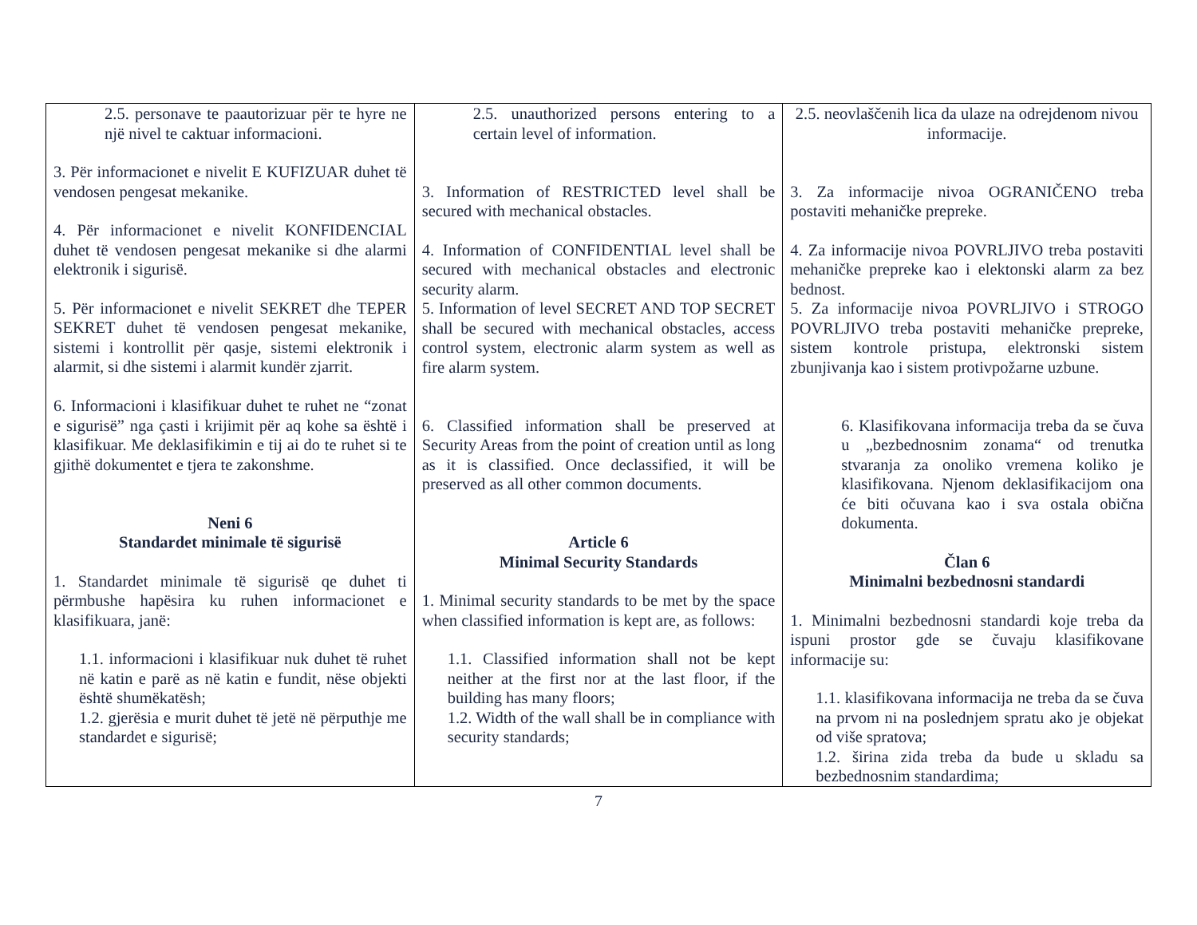| 2.5. personave te paautorizuar për te hyre ne një nivel te caktuar informacioni. 3. Për informacionet e nivelit E KUFIZUAR duhet të vendosen pengesat mekanike. 4. Për informacionet e nivelit KONFIDENCIAL duhet të vendosen pengesat mekanike si dhe alarmi elektronik i sigurisë. 5. Për informacionet e nivelit SEKRET dhe TEPER SEKRET duhet të vendosen pengesat mekanike, sistemi i kontrollit për qasje, sistemi elektronik i alarmit, si dhe sistemi i alarmit kundër zjarrit. 6. Informacioni i klasifikuar duhet te ruhet ne “zonat e sigurisë” nga çasti i krijimit për aq kohe sa është i klasifikuar. Me deklasifikimin e tij ai do te ruhet si te gjithë dokumentet e tjera te zakonshme. Neni 6 Standardet minimale të sigurisë 1. Standardet minimale të sigurisë qe duhet ti përmbushe hapësira ku ruhen informacionet e klasifikuara, janë: 1.1. informacioni i klasifikuar nuk duhet të ruhet në katin e parë as në katin e fundit, nëse objekti është shumëkatësh; 1.2. gjerësia e murit duhet të jetë në përputhje me standardet e sigurisë; | 2.5. unauthorized persons entering to a certain level of information. 3. Information of RESTRICTED level shall be secured with mechanical obstacles. 4. Information of CONFIDENTIAL level shall be secured with mechanical obstacles and electronic security alarm. 5. Information of level SECRET AND TOP SECRET shall be secured with mechanical obstacles, access control system, electronic alarm system as well as fire alarm system. 6. Classified information shall be preserved at Security Areas from the point of creation until as long as it is classified. Once declassified, it will be preserved as all other common documents. Article 6 Minimal Security Standards 1. Minimal security standards to be met by the space when classified information is kept are, as follows: 1.1. Classified information shall not be kept neither at the first nor at the last floor, if the building has many floors; 1.2. Width of the wall shall be in compliance with security standards; | 2.5. neovlaščenih lica da ulaze na odrejdenom nivou informacije. 3. Za informacije nivoa OGRANIČENO treba postaviti mehaničke prepreke. 4. Za informacije nivoa POVRLJIVO treba postaviti mehaničke prepreke kao i elektonski alarm za bez bednost. 5. Za informacije nivoa POVRLJIVO i STROGO POVRLJIVO treba postaviti mehaničke prepreke, sistem kontrole pristupa, elektronski sistem zbunjivanja kao i sistem protivpožarne uzbune. 6. Klasifikovana informacija treba da se čuva u „bezbednosnim zonama“ od trenutka stvaranja za onoliko vremena koliko je klasifikovana. Njenom deklasifikacijom ona će biti očuvana kao i sva ostala obična dokumenta. Član 6 Minimalni bezbednosni standardi 1. Minimalni bezbednosni standardi koje treba da ispuni prostor gde se čuvaju klasifikovane informacije su: 1.1. klasifikovana informacija ne treba da se čuva na prvom ni na poslednjem spratu ako je objekat od više spratova; 1.2. širina zida treba da bude u skladu sa bezbednosnim standardima; |
7